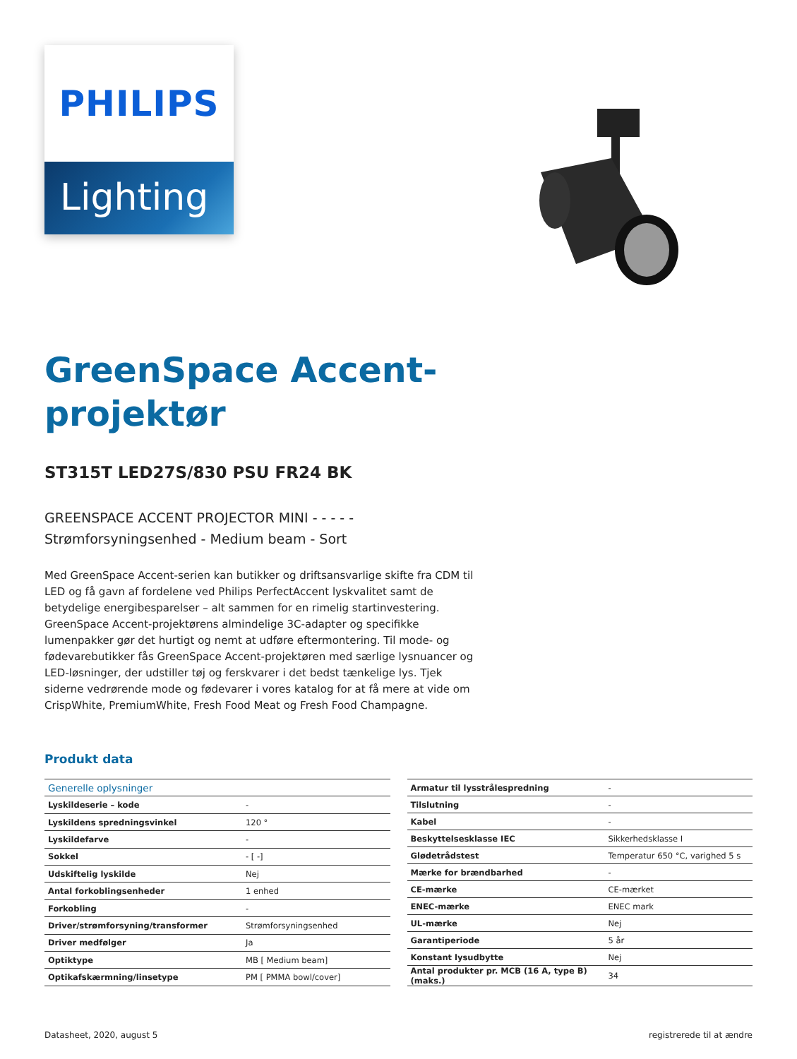PHILIPS
Lighting
GreenSpace Accent-
projektør
ST315T LED27S/830 PSU FR24 BK
GREENSPACE ACCENT PROJECTOR MINI - - - - -
Strømforsyningsenhed - Medium beam - Sort
Med GreenSpace Accent-serien kan butikker og driftsansvarlige skifte fra CDM til LED og få gavn af fordelene ved Philips PerfectAccent lyskvalitet samt de betydelige energibesparelser – alt sammen for en rimelig startinvestering. GreenSpace Accent-projektørens almindelige 3C-adapter og specifikke lumenpakker gør det hurtigt og nemt at udføre eftermontering. Til mode- og fødevarebutikker fås GreenSpace Accent-projektøren med særlige lysnuancer og LED-løsninger, der udstiller tøj og ferskvarer i det bedst tænkelige lys. Tjek siderne vedrørende mode og fødevarer i vores katalog for at få mere at vide om CrispWhite, PremiumWhite, Fresh Food Meat og Fresh Food Champagne.
Produkt data
| Generelle oplysninger | |
| --- | --- |
| Lyskildeserie – kode | - |
| Lyskildens spredningsvinkel | 120 ° |
| Lyskildefarve | - |
| Sokkel | - [ -] |
| Udskiftelig lyskilde | Nej |
| Antal forkoblingsenheder | 1 enhed |
| Forkobling | - |
| Driver/strømforsyning/transformer | Strømforsyningsenhed |
| Driver medfølger | Ja |
| Optiktype | MB [ Medium beam] |
| Optikafskærmning/linsetype | PM [ PMMA bowl/cover] |
| Armatur til lysstrålespredning | - |
| Tilslutning | - |
| Kabel | - |
| Beskyttelsesklasse IEC | Sikkerhedsklasse I |
| Glødetrådstest | Temperatur 650 °C, varighed 5 s |
| Mærke for brændbarhed | - |
| CE-mærke | CE-mærket |
| ENEC-mærke | ENEC mark |
| UL-mærke | Nej |
| Garantiperiode | 5 år |
| Konstant lysudbytte | Nej |
| Antal produkter pr. MCB (16 A, type B) (maks.) | 34 |
Datasheet, 2020, august 5 registrerede til at ændre